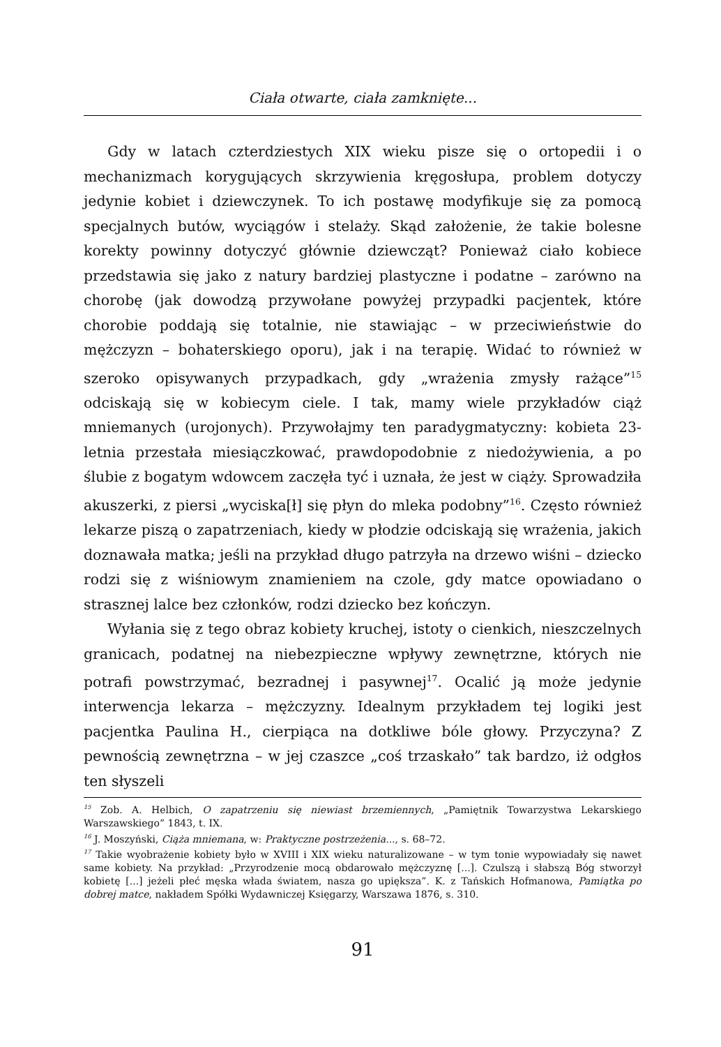Ciała otwarte, ciała zamknięte...
Gdy w latach czterdziestych XIX wieku pisze się o ortopedii i o mechanizmach korygujących skrzywienia kręgosłupa, problem dotyczy jedynie kobiet i dziewczynek. To ich postawę modyfikuje się za pomocą specjalnych butów, wyciągów i stelaży. Skąd założenie, że takie bolesne korekty powinny dotyczyć głównie dziewcząt? Ponieważ ciało kobiece przedstawia się jako z natury bardziej plastyczne i podatne – zarówno na chorobę (jak dowodzą przywołane powyżej przypadki pacjentek, które chorobie poddają się totalnie, nie stawiając – w przeciwieństwie do mężczyzn – bohaterskiego oporu), jak i na terapię. Widać to również w szeroko opisywanych przypadkach, gdy „wrażenia zmysły rażące”<sup>15</sup> odciskają się w kobiecym ciele. I tak, mamy wiele przykładów ciąż mniemanych (urojonych). Przywołajmy ten paradygmatyczny: kobieta 23-letnia przestała miesiączkować, prawdopodobnie z niedożywienia, a po ślubie z bogatym wdowcem zaczęła tyć i uznała, że jest w ciąży. Sprowadziła akuszerki, z piersi „wyciska[ł] się płyn do mleka podobny”<sup>16</sup>. Często również lekarze piszą o zapatrzeniach, kiedy w płodzie odciskają się wrażenia, jakich doznawała matka; jeśli na przykład długo patrzyła na drzewo wiśni – dziecko rodzi się z wiśniowym znamieniem na czole, gdy matce opowiadano o strasznej lalce bez członków, rodzi dziecko bez kończyn.
Wyłania się z tego obraz kobiety kruchej, istoty o cienkich, nieszczelnych granicach, podatnej na niebezpieczne wpływy zewnętrzne, których nie potrafi powstrzymać, bezradnej i pasywnej<sup>17</sup>. Ocalić ją może jedynie interwencja lekarza – mężczyzny. Idealnym przykładem tej logiki jest pacjentka Paulina H., cierpiąca na dotkliwe bóle głowy. Przyczyna? Z pewnością zewnętrzna – w jej czaszce „coś trzaskało” tak bardzo, iż odgłos ten słyszeli
<sup>15</sup> Zob. A. Helbich, O zapatrzeniu się niewiast brzemiennych, „Pamiętnik Towarzystwa Lekarskiego Warszawskiego” 1843, t. IX.
<sup>16</sup> J. Moszyński, Ciąża mniemana, w: Praktyczne postrzeżenia..., s. 68–72.
<sup>17</sup> Takie wyobrażenie kobiety było w XVIII i XIX wieku naturalizowane – w tym tonie wypowiadały się nawet same kobiety. Na przykład: „Przyrodzenie mocą obdarowało mężczyznę [...]. Czulszą i słabszą Bóg stworzył kobietę [...] jeżeli płeć męska włada światem, nasza go upiększa”. K. z Tańskich Hofmanowa, Pamiątka po dobrej matce, nakładem Spółki Wydawniczej Księgarzy, Warszawa 1876, s. 310.
91